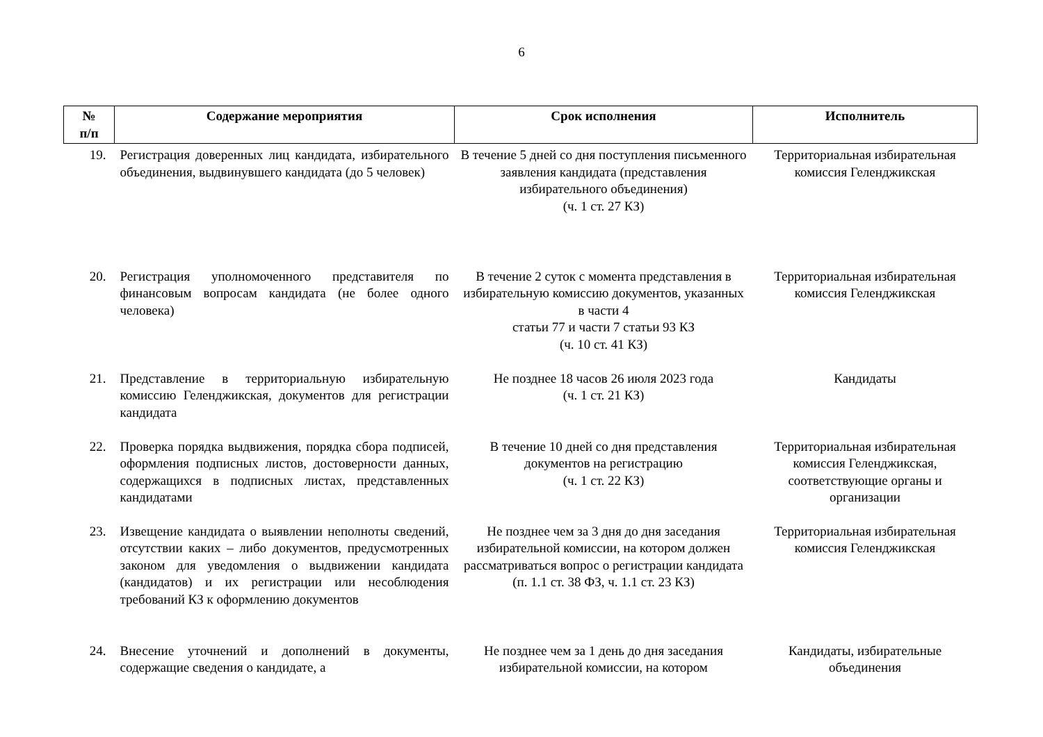6
| № п/п | Содержание мероприятия | Срок исполнения | Исполнитель |
| --- | --- | --- | --- |
| 19. | Регистрация доверенных лиц кандидата, избирательного объединения, выдвинувшего кандидата (до 5 человек) | В течение 5 дней со дня поступления письменного заявления кандидата (представления избирательного объединения) (ч. 1 ст. 27 КЗ) | Территориальная избирательная комиссия Геленджикская |
| 20. | Регистрация уполномоченного представителя по финансовым вопросам кандидата (не более одного человека) | В течение 2 суток с момента представления в избирательную комиссию документов, указанных в части 4 статьи 77 и части 7 статьи 93 КЗ (ч. 10 ст. 41 КЗ) | Территориальная избирательная комиссия Геленджикская |
| 21. | Представление в территориальную избирательную комиссию Геленджикская, документов для регистрации кандидата | Не позднее 18 часов 26 июля 2023 года (ч. 1 ст. 21 КЗ) | Кандидаты |
| 22. | Проверка порядка выдвижения, порядка сбора подписей, оформления подписных листов, достоверности данных, содержащихся в подписных листах, представленных кандидатами | В течение 10 дней со дня представления документов на регистрацию (ч. 1 ст. 22 КЗ) | Территориальная избирательная комиссия Геленджикская, соответствующие органы и организации |
| 23. | Извещение кандидата о выявлении неполноты сведений, отсутствии каких – либо документов, предусмотренных законом для уведомления о выдвижении кандидата (кандидатов) и их регистрации или несоблюдения требований КЗ к оформлению документов | Не позднее чем за 3 дня до дня заседания избирательной комиссии, на котором должен рассматриваться вопрос о регистрации кандидата (п. 1.1 ст. 38 ФЗ, ч. 1.1 ст. 23 КЗ) | Территориальная избирательная комиссия Геленджикская |
| 24. | Внесение уточнений и дополнений в документы, содержащие сведения о кандидате, а | Не позднее чем за 1 день до дня заседания избирательной комиссии, на котором | Кандидаты, избирательные объединения |